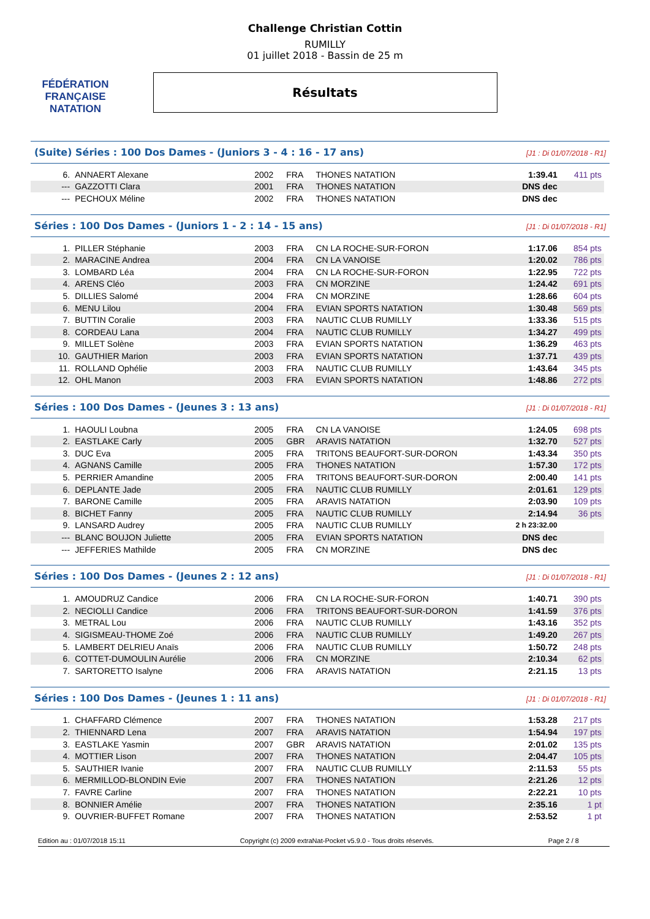FÉDÉRATION FRANÇAISE
NATATION
Challenge Christian Cottin
RUMILLY
01 juillet 2018 - Bassin de 25 m
Résultats
(Suite) Séries : 100 Dos Dames - (Juniors 3 - 4 : 16 - 17 ans) [J1 : Di 01/07/2018 - R1]
| 6. | ANNAERT Alexane | 2002 | FRA | THONES NATATION | 1:39.41 | 411 pts |
| --- | GAZZOTTI Clara | 2001 | FRA | THONES NATATION | DNS dec | |
| --- | PECHOUX Méline | 2002 | FRA | THONES NATATION | DNS dec | |
Séries : 100 Dos Dames - (Juniors 1 - 2 : 14 - 15 ans) [J1 : Di 01/07/2018 - R1]
| 1. | PILLER Stéphanie | 2003 | FRA | CN LA ROCHE-SUR-FORON | 1:17.06 | 854 pts |
| 2. | MARACINE Andrea | 2004 | FRA | CN LA VANOISE | 1:20.02 | 786 pts |
| 3. | LOMBARD Léa | 2004 | FRA | CN LA ROCHE-SUR-FORON | 1:22.95 | 722 pts |
| 4. | ARENS Cléo | 2003 | FRA | CN MORZINE | 1:24.42 | 691 pts |
| 5. | DILLIES Salomé | 2004 | FRA | CN MORZINE | 1:28.66 | 604 pts |
| 6. | MENU Lilou | 2004 | FRA | EVIAN SPORTS NATATION | 1:30.48 | 569 pts |
| 7. | BUTTIN Coralie | 2003 | FRA | NAUTIC CLUB RUMILLY | 1:33.36 | 515 pts |
| 8. | CORDEAU Lana | 2004 | FRA | NAUTIC CLUB RUMILLY | 1:34.27 | 499 pts |
| 9. | MILLET Solène | 2003 | FRA | EVIAN SPORTS NATATION | 1:36.29 | 463 pts |
| 10. | GAUTHIER Marion | 2003 | FRA | EVIAN SPORTS NATATION | 1:37.71 | 439 pts |
| 11. | ROLLAND Ophélie | 2003 | FRA | NAUTIC CLUB RUMILLY | 1:43.64 | 345 pts |
| 12. | OHL Manon | 2003 | FRA | EVIAN SPORTS NATATION | 1:48.86 | 272 pts |
Séries : 100 Dos Dames - (Jeunes 3 : 13 ans) [J1 : Di 01/07/2018 - R1]
| 1. | HAOULI Loubna | 2005 | FRA | CN LA VANOISE | 1:24.05 | 698 pts |
| 2. | EASTLAKE Carly | 2005 | GBR | ARAVIS NATATION | 1:32.70 | 527 pts |
| 3. | DUC Eva | 2005 | FRA | TRITONS BEAUFORT-SUR-DORON | 1:43.34 | 350 pts |
| 4. | AGNANS Camille | 2005 | FRA | THONES NATATION | 1:57.30 | 172 pts |
| 5. | PERRIER Amandine | 2005 | FRA | TRITONS BEAUFORT-SUR-DORON | 2:00.40 | 141 pts |
| 6. | DEPLANTE Jade | 2005 | FRA | NAUTIC CLUB RUMILLY | 2:01.61 | 129 pts |
| 7. | BARONE Camille | 2005 | FRA | ARAVIS NATATION | 2:03.90 | 109 pts |
| 8. | BICHET Fanny | 2005 | FRA | NAUTIC CLUB RUMILLY | 2:14.94 | 36 pts |
| 9. | LANSARD Audrey | 2005 | FRA | NAUTIC CLUB RUMILLY | 2 h 23:32.00 | |
| --- | BLANC BOUJON Juliette | 2005 | FRA | EVIAN SPORTS NATATION | DNS dec | |
| --- | JEFFERIES Mathilde | 2005 | FRA | CN MORZINE | DNS dec | |
Séries : 100 Dos Dames - (Jeunes 2 : 12 ans) [J1 : Di 01/07/2018 - R1]
| 1. | AMOUDRUZ Candice | 2006 | FRA | CN LA ROCHE-SUR-FORON | 1:40.71 | 390 pts |
| 2. | NECIOLLI Candice | 2006 | FRA | TRITONS BEAUFORT-SUR-DORON | 1:41.59 | 376 pts |
| 3. | METRAL Lou | 2006 | FRA | NAUTIC CLUB RUMILLY | 1:43.16 | 352 pts |
| 4. | SIGISMEAU-THOME Zoé | 2006 | FRA | NAUTIC CLUB RUMILLY | 1:49.20 | 267 pts |
| 5. | LAMBERT DELRIEU Anaïs | 2006 | FRA | NAUTIC CLUB RUMILLY | 1:50.72 | 248 pts |
| 6. | COTTET-DUMOULIN Aurélie | 2006 | FRA | CN MORZINE | 2:10.34 | 62 pts |
| 7. | SARTORETTO Isalyne | 2006 | FRA | ARAVIS NATATION | 2:21.15 | 13 pts |
Séries : 100 Dos Dames - (Jeunes 1 : 11 ans) [J1 : Di 01/07/2018 - R1]
| 1. | CHAFFARD Clémence | 2007 | FRA | THONES NATATION | 1:53.28 | 217 pts |
| 2. | THIENNARD Lena | 2007 | FRA | ARAVIS NATATION | 1:54.94 | 197 pts |
| 3. | EASTLAKE Yasmin | 2007 | GBR | ARAVIS NATATION | 2:01.02 | 135 pts |
| 4. | MOTTIER Lison | 2007 | FRA | THONES NATATION | 2:04.47 | 105 pts |
| 5. | SAUTHIER Ivanie | 2007 | FRA | NAUTIC CLUB RUMILLY | 2:11.53 | 55 pts |
| 6. | MERMILLOD-BLONDIN Evie | 2007 | FRA | THONES NATATION | 2:21.26 | 12 pts |
| 7. | FAVRE Carline | 2007 | FRA | THONES NATATION | 2:22.21 | 10 pts |
| 8. | BONNIER Amélie | 2007 | FRA | THONES NATATION | 2:35.16 | 1 pt |
| 9. | OUVRIER-BUFFET Romane | 2007 | FRA | THONES NATATION | 2:53.52 | 1 pt |
Edition au : 01/07/2018 15:11 Copyright (c) 2009 extraNat-Pocket v5.9.0 - Tous droits réservés. Page 2 / 8